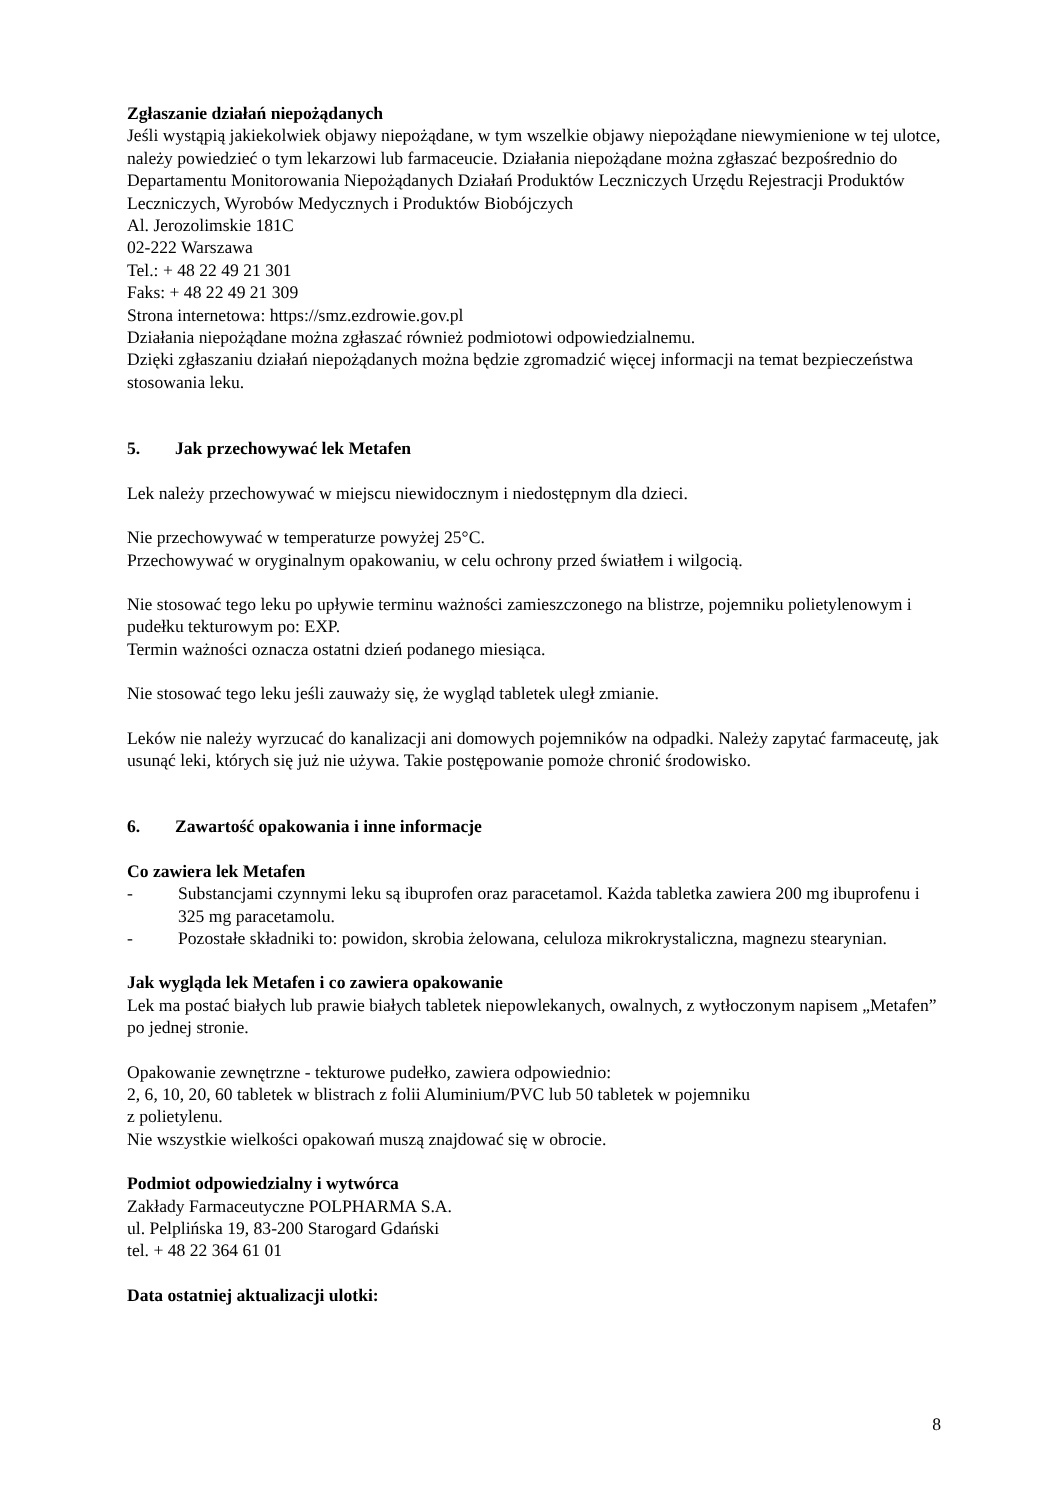Zgłaszanie działań niepożądanych
Jeśli wystąpią jakiekolwiek objawy niepożądane, w tym wszelkie objawy niepożądane niewymienione w tej ulotce, należy powiedzieć o tym lekarzowi lub farmaceucie. Działania niepożądane można zgłaszać bezpośrednio do Departamentu Monitorowania Niepożądanych Działań Produktów Leczniczych Urzędu Rejestracji Produktów Leczniczych, Wyrobów Medycznych i Produktów Biobójczych
Al. Jerozolimskie 181C
02-222 Warszawa
Tel.: + 48 22 49 21 301
Faks: + 48 22 49 21 309
Strona internetowa: https://smz.ezdrowie.gov.pl
Działania niepożądane można zgłaszać również podmiotowi odpowiedzialnemu.
Dzięki zgłaszaniu działań niepożądanych można będzie zgromadzić więcej informacji na temat bezpieczeństwa stosowania leku.
5. Jak przechowywać lek Metafen
Lek należy przechowywać w miejscu niewidocznym i niedostępnym dla dzieci.
Nie przechowywać w temperaturze powyżej 25°C.
Przechowywać w oryginalnym opakowaniu, w celu ochrony przed światłem i wilgocią.
Nie stosować tego leku po upływie terminu ważności zamieszczonego na blistrze, pojemniku polietylenowym i pudełku tekturowym po: EXP.
Termin ważności oznacza ostatni dzień podanego miesiąca.
Nie stosować tego leku jeśli zauważy się, że wygląd tabletek uległ zmianie.
Leków nie należy wyrzucać do kanalizacji ani domowych pojemników na odpadki. Należy zapytać farmaceutę, jak usunąć leki, których się już nie używa. Takie postępowanie pomoże chronić środowisko.
6. Zawartość opakowania i inne informacje
Co zawiera lek Metafen
- Substancjami czynnymi leku są ibuprofen oraz paracetamol. Każda tabletka zawiera 200 mg ibuprofenu i 325 mg paracetamolu.
- Pozostałe składniki to: powidon, skrobia żelowana, celuloza mikrokrystaliczna, magnezu stearynian.
Jak wygląda lek Metafen i co zawiera opakowanie
Lek ma postać białych lub prawie białych tabletek niepowlekanych, owalnych, z wytłoczonym napisem „Metafen” po jednej stronie.
Opakowanie zewnętrzne - tekturowe pudełko, zawiera odpowiednio:
2, 6, 10, 20, 60 tabletek w blistrach z folii Aluminium/PVC lub 50 tabletek w pojemniku
z polietylenu.
Nie wszystkie wielkości opakowań muszą znajdować się w obrocie.
Podmiot odpowiedzialny i wytwórca
Zakłady Farmaceutyczne POLPHARMA S.A.
ul. Pelplińska 19, 83-200 Starogard Gdański
tel. + 48 22 364 61 01
Data ostatniej aktualizacji ulotki:
8